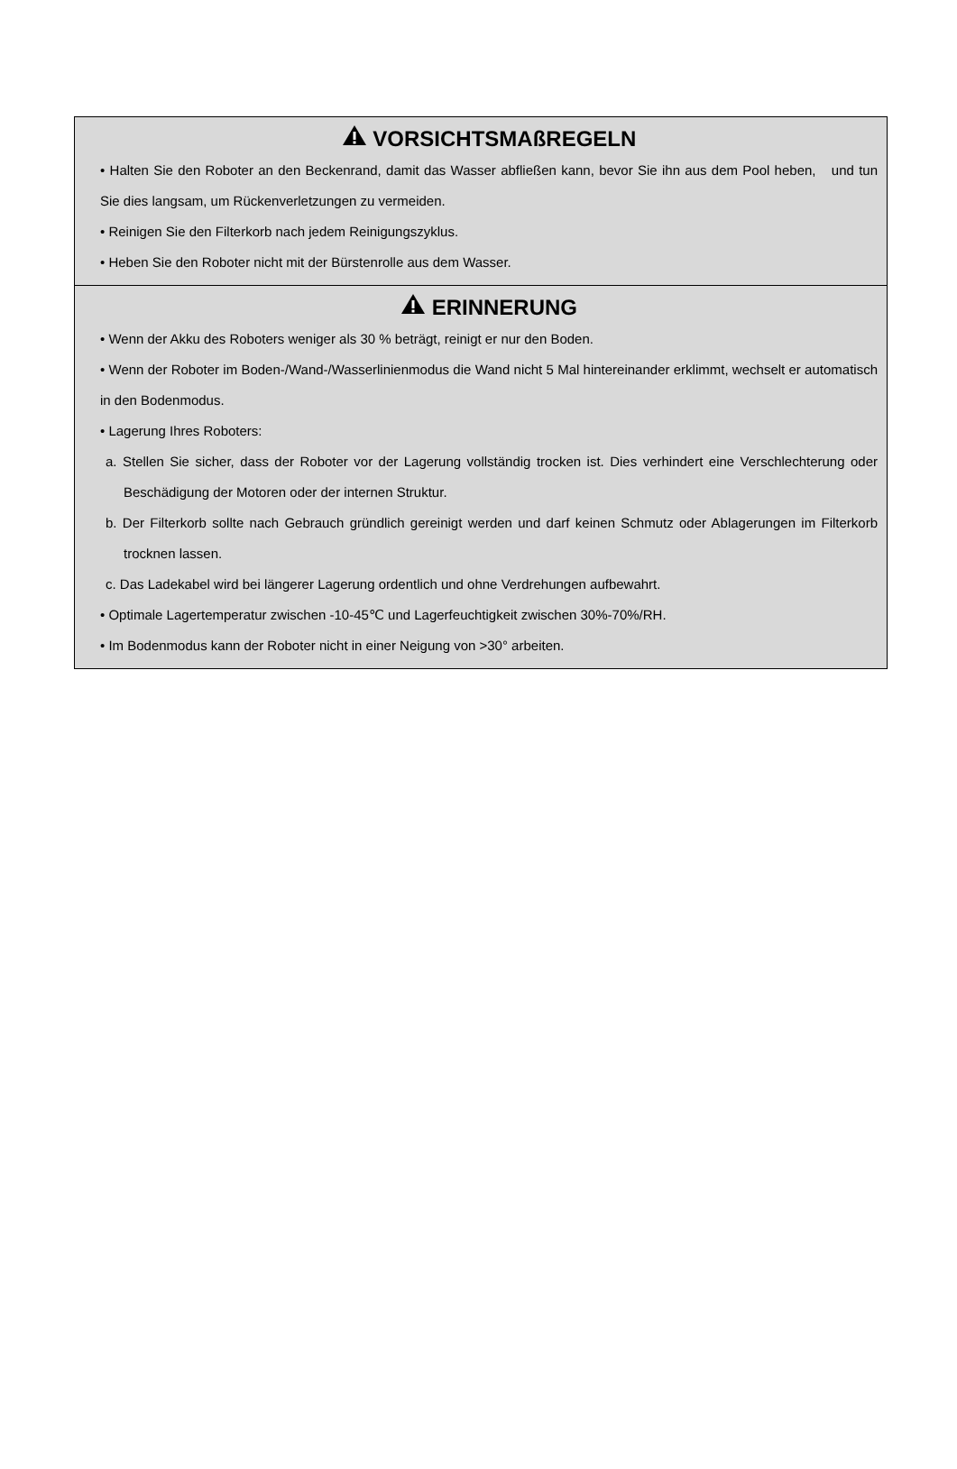VORSICHTSMAßREGELN
• Halten Sie den Roboter an den Beckenrand, damit das Wasser abfließen kann, bevor Sie ihn aus dem Pool heben, und tun Sie dies langsam, um Rückenverletzungen zu vermeiden.
• Reinigen Sie den Filterkorb nach jedem Reinigungszyklus.
• Heben Sie den Roboter nicht mit der Bürstenrolle aus dem Wasser.
ERINNERUNG
• Wenn der Akku des Roboters weniger als 30 % beträgt, reinigt er nur den Boden.
• Wenn der Roboter im Boden-/Wand-/Wasserlinienmodus die Wand nicht 5 Mal hintereinander erklimmt, wechselt er automatisch in den Bodenmodus.
• Lagerung Ihres Roboters:
a. Stellen Sie sicher, dass der Roboter vor der Lagerung vollständig trocken ist. Dies verhindert eine Verschlechterung oder Beschädigung der Motoren oder der internen Struktur.
b. Der Filterkorb sollte nach Gebrauch gründlich gereinigt werden und darf keinen Schmutz oder Ablagerungen im Filterkorb trocknen lassen.
c. Das Ladekabel wird bei längerer Lagerung ordentlich und ohne Verdrehungen aufbewahrt.
• Optimale Lagertemperatur zwischen -10-45℃ und Lagerfeuchtigkeit zwischen 30%-70%/RH.
• Im Bodenmodus kann der Roboter nicht in einer Neigung von >30° arbeiten.